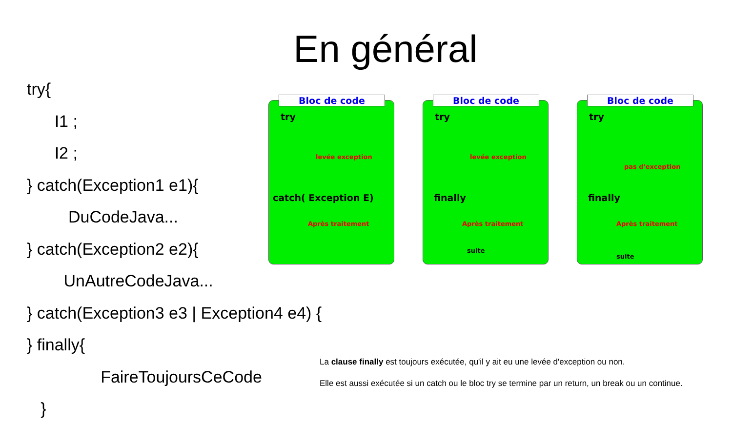En général
try{
I1 ;
I2 ;
} catch(Exception1 e1){
DuCodeJava...
} catch(Exception2 e2){
UnAutreCodeJava...
} catch(Exception3 e3 | Exception4 e4) {
} finally{
FaireToujoursCeCode
}
Bloc de code
try
levée exception
catch( Exception E)
Après traitement
Bloc de code
try
levée exception
finally
Après traitement
suite
Bloc de code
try
pas d'exception
finally
Après traitement
suite
La clause finally est toujours exécutée, qu'il y ait eu une levée d'exception ou non.
Elle est aussi exécutée si un catch ou le bloc try se termine par un return, un break ou un continue.